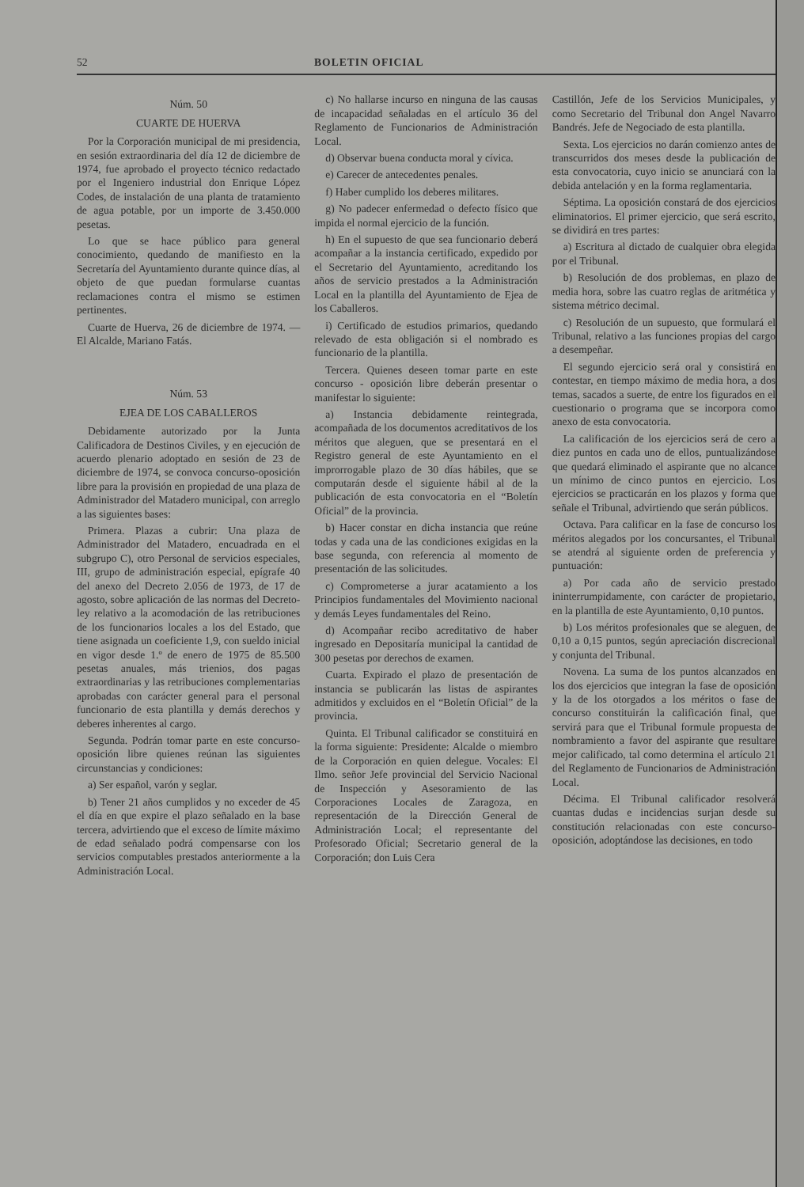52 BOLETIN OFICIAL
Núm. 50
CUARTE DE HUERVA
Por la Corporación municipal de mi presidencia, en sesión extraordinaria del día 12 de diciembre de 1974, fue aprobado el proyecto técnico redactado por el Ingeniero industrial don Enrique López Codes, de instalación de una planta de tratamiento de agua potable, por un importe de 3.450.000 pesetas.
Lo que se hace público para general conocimiento, quedando de manifiesto en la Secretaría del Ayuntamiento durante quince días, al objeto de que puedan formularse cuantas reclamaciones contra el mismo se estimen pertinentes.
Cuarte de Huerva, 26 de diciembre de 1974. — El Alcalde, Mariano Fatás.
Núm. 53
EJEA DE LOS CABALLEROS
Debidamente autorizado por la Junta Calificadora de Destinos Civiles, y en ejecución de acuerdo plenario adoptado en sesión de 23 de diciembre de 1974, se convoca concurso-oposición libre para la provisión en propiedad de una plaza de Administrador del Matadero municipal, con arreglo a las siguientes bases:
Primera. Plazas a cubrir: Una plaza de Administrador del Matadero, encuadrada en el subgrupo C), otro Personal de servicios especiales, III, grupo de administración especial, epígrafe 40 del anexo del Decreto 2.056 de 1973, de 17 de agosto, sobre aplicación de las normas del Decreto-ley relativo a la acomodación de las retribuciones de los funcionarios locales a los del Estado, que tiene asignada un coeficiente 1,9, con sueldo inicial en vigor desde 1.º de enero de 1975 de 85.500 pesetas anuales, más trienios, dos pagas extraordinarias y las retribuciones complementarias aprobadas con carácter general para el personal funcionario de esta plantilla y demás derechos y deberes inherentes al cargo.
Segunda. Podrán tomar parte en este concurso-oposición libre quienes reúnan las siguientes circunstancias y condiciones:
a) Ser español, varón y seglar.
b) Tener 21 años cumplidos y no exceder de 45 el día en que expire el plazo señalado en la base tercera, advirtiendo que el exceso de límite máximo de edad señalado podrá compensarse con los servicios computables prestados anteriormente a la Administración Local.
c) No hallarse incurso en ninguna de las causas de incapacidad señaladas en el artículo 36 del Reglamento de Funcionarios de Administración Local.
d) Observar buena conducta moral y cívica.
e) Carecer de antecedentes penales.
f) Haber cumplido los deberes militares.
g) No padecer enfermedad o defecto físico que impida el normal ejercicio de la función.
h) En el supuesto de que sea funcionario deberá acompañar a la instancia certificado, expedido por el Secretario del Ayuntamiento, acreditando los años de servicio prestados a la Administración Local en la plantilla del Ayuntamiento de Ejea de los Caballeros.
i) Certificado de estudios primarios, quedando relevado de esta obligación si el nombrado es funcionario de la plantilla.
Tercera. Quienes deseen tomar parte en este concurso - oposición libre deberán presentar o manifestar lo siguiente:
a) Instancia debidamente reintegrada, acompañada de los documentos acreditativos de los méritos que aleguen, que se presentará en el Registro general de este Ayuntamiento en el improrrogable plazo de 30 días hábiles, que se computarán desde el siguiente hábil al de la publicación de esta convocatoria en el “Boletín Oficial” de la provincia.
b) Hacer constar en dicha instancia que reúne todas y cada una de las condiciones exigidas en la base segunda, con referencia al momento de presentación de las solicitudes.
c) Comprometerse a jurar acatamiento a los Principios fundamentales del Movimiento nacional y demás Leyes fundamentales del Reino.
d) Acompañar recibo acreditativo de haber ingresado en Depositaría municipal la cantidad de 300 pesetas por derechos de examen.
Cuarta. Expirado el plazo de presentación de instancia se publicarán las listas de aspirantes admitidos y excluidos en el “Boletín Oficial” de la provincia.
Quinta. El Tribunal calificador se constituirá en la forma siguiente: Presidente: Alcalde o miembro de la Corporación en quien delegue. Vocales: El Ilmo. señor Jefe provincial del Servicio Nacional de Inspección y Asesoramiento de las Corporaciones Locales de Zaragoza, en representación de la Dirección General de Administración Local; el representante del Profesorado Oficial; Secretario general de la Corporación; don Luis Cera
Castillón, Jefe de los Servicios Municipales, y como Secretario del Tribunal don Angel Navarro Bandrés. Jefe de Negociado de esta plantilla.
Sexta. Los ejercicios no darán comienzo antes de transcurridos dos meses desde la publicación de esta convocatoria, cuyo inicio se anunciará con la debida antelación y en la forma reglamentaria.
Séptima. La oposición constará de dos ejercicios eliminatorios. El primer ejercicio, que será escrito, se dividirá en tres partes:
a) Escritura al dictado de cualquier obra elegida por el Tribunal.
b) Resolución de dos problemas, en plazo de media hora, sobre las cuatro reglas de aritmética y sistema métrico decimal.
c) Resolución de un supuesto, que formulará el Tribunal, relativo a las funciones propias del cargo a desempeñar.
El segundo ejercicio será oral y consistirá en contestar, en tiempo máximo de media hora, a dos temas, sacados a suerte, de entre los figurados en el cuestionario o programa que se incorpora como anexo de esta convocatoria.
La calificación de los ejercicios será de cero a diez puntos en cada uno de ellos, puntualizándose que quedará eliminado el aspirante que no alcance un mínimo de cinco puntos en ejercicio. Los ejercicios se practicarán en los plazos y forma que señale el Tribunal, advirtiendo que serán públicos.
Octava. Para calificar en la fase de concurso los méritos alegados por los concursantes, el Tribunal se atendrá al siguiente orden de preferencia y puntuación:
a) Por cada año de servicio prestado ininterrumpidamente, con carácter de propietario, en la plantilla de este Ayuntamiento, 0,10 puntos.
b) Los méritos profesionales que se aleguen, de 0,10 a 0,15 puntos, según apreciación discrecional y conjunta del Tribunal.
Novena. La suma de los puntos alcanzados en los dos ejercicios que integran la fase de oposición y la de los otorgados a los méritos o fase de concurso constituirán la calificación final, que servirá para que el Tribunal formule propuesta de nombramiento a favor del aspirante que resultare mejor calificado, tal como determina el artículo 21 del Reglamento de Funcionarios de Administración Local.
Décima. El Tribunal calificador resolverá cuantas dudas e incidencias surjan desde su constitución relacionadas con este concurso-oposición, adoptándose las decisiones, en todo